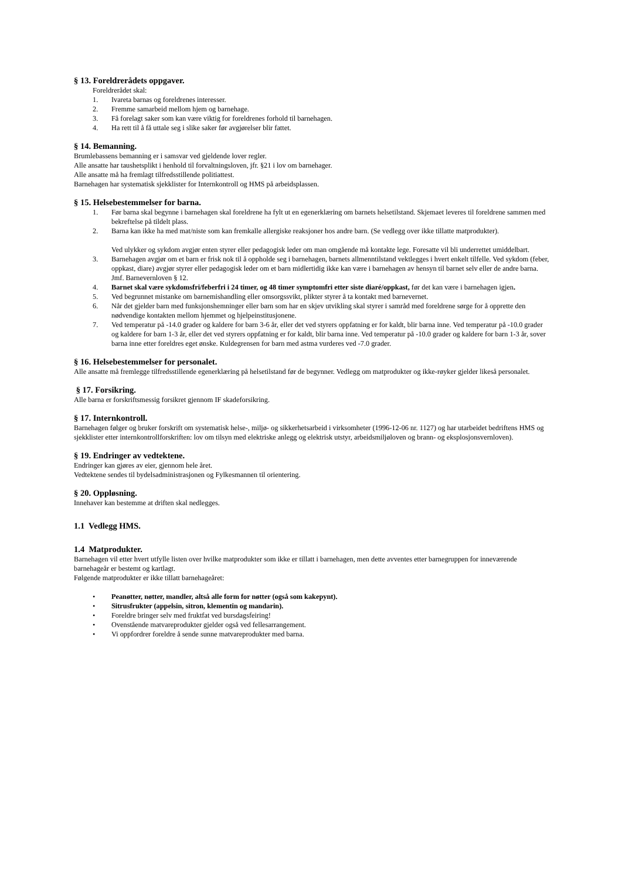§ 13. Foreldrerådets oppgaver.
Foreldrerådet skal:
1. Ivareta barnas og foreldrenes interesser.
2. Fremme samarbeid mellom hjem og barnehage.
3. Få forelagt saker som kan være viktig for foreldrenes forhold til barnehagen.
4. Ha rett til å få uttale seg i slike saker før avgjørelser blir fattet.
§ 14. Bemanning.
Brumlebassens bemanning er i samsvar ved gjeldende lover regler.
Alle ansatte har taushetsplikt i henhold til forvaltningsloven, jfr. §21 i lov om barnehager.
Alle ansatte må ha fremlagt tilfredsstillende politiattest.
Barnehagen har systematisk sjekklister for Internkontroll og HMS på arbeidsplassen.
§ 15. Helsebestemmelser for barna.
1. Før barna skal begynne i barnehagen skal foreldrene ha fylt ut en egenerklæring om barnets helsetilstand. Skjemaet leveres til foreldrene sammen med bekreftelse på tildelt plass.
2. Barna kan ikke ha med mat/niste som kan fremkalle allergiske reaksjoner hos andre barn. (Se vedlegg over ikke tillatte matprodukter).
Ved ulykker og sykdom avgjør enten styrer eller pedagogisk leder om man omgående må kontakte lege. Foresatte vil bli underrettet umiddelbart.
3. Barnehagen avgjør om et barn er frisk nok til å oppholde seg i barnehagen, barnets allmenntilstand vektlegges i hvert enkelt tilfelle. Ved sykdom (feber, oppkast, diare) avgjør styrer eller pedagogisk leder om et barn midlertidig ikke kan være i barnehagen av hensyn til barnet selv eller de andre barna. Jmf. Barnevernloven § 12.
4. Barnet skal være sykdomsfri/feberfri i 24 timer, og 48 timer symptomfri etter siste diaré/oppkast, før det kan være i barnehagen igjen.
5. Ved begrunnet mistanke om barnemishandling eller omsorgssvikt, plikter styrer å ta kontakt med barnevernet.
6. Når det gjelder barn med funksjonshemninger eller barn som har en skjev utvikling skal styrer i samråd med foreldrene sørge for å opprette den nødvendige kontakten mellom hjemmet og hjelpeinstitusjonene.
7. Ved temperatur på -14.0 grader og kaldere for barn 3-6 år, eller det ved styrers oppfatning er for kaldt, blir barna inne. Ved temperatur på -10.0 grader og kaldere for barn 1-3 år, eller det ved styrers oppfatning er for kaldt, blir barna inne. Ved temperatur på -10.0 grader og kaldere for barn 1-3 år, sover barna inne etter foreldres eget ønske. Kuldegrensen for barn med astma vurderes ved -7.0 grader.
§ 16. Helsebestemmelser for personalet.
Alle ansatte må fremlegge tilfredsstillende egenerklæring på helsetilstand før de begynner. Vedlegg om matprodukter og ikke-røyker gjelder likeså personalet.
§ 17. Forsikring.
Alle barna er forskriftsmessig forsikret gjennom IF skadeforsikring.
§ 17. Internkontroll.
Barnehagen følger og bruker forskrift om systematisk helse-, miljø- og sikkerhetsarbeid i virksomheter (1996-12-06 nr. 1127) og har utarbeidet bedriftens HMS og sjekklister etter internkontrollforskriften: lov om tilsyn med elektriske anlegg og elektrisk utstyr, arbeidsmiljøloven og brann- og eksplosjonsvernloven).
§ 19. Endringer av vedtektene.
Endringer kan gjøres av eier, gjennom hele året.
Vedtektene sendes til bydelsadministrasjonen og Fylkesmannen til orientering.
§ 20. Oppløsning.
Innehaver kan bestemme at driften skal nedlegges.
1.1 Vedlegg HMS.
1.4 Matprodukter.
Barnehagen vil etter hvert utfylle listen over hvilke matprodukter som ikke er tillatt i barnehagen, men dette avventes etter barnegruppen for inneværende barnehageår er bestemt og kartlagt.
Følgende matprodukter er ikke tillatt barnehageåret:
• Peanøtter, nøtter, mandler, altså alle form for nøtter (også som kakepynt).
• Sitrusfrukter (appelsin, sitron, klementin og mandarin).
• Foreldre bringer selv med fruktfat ved bursdagsfeiring!
• Ovenstående matvareprodukter gjelder også ved fellesarrangement.
• Vi oppfordrer foreldre å sende sunne matvareprodukter med barna.